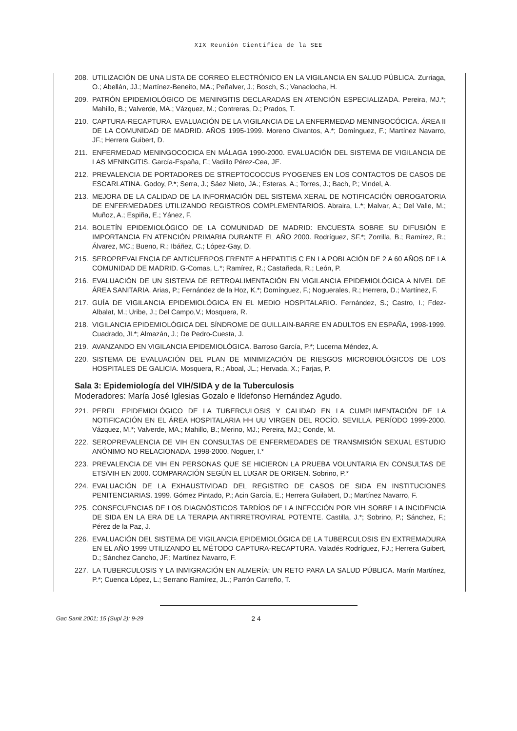XIX Reunión Científica de la SEE
208. UTILIZACIÓN DE UNA LISTA DE CORREO ELECTRÓNICO EN LA VIGILANCIA EN SALUD PÚBLICA. Zurriaga, O.; Abellán, JJ.; Martínez-Beneito, MA.; Peñalver, J.; Bosch, S.; Vanaclocha, H.
209. PATRÓN EPIDEMIOLÓGICO DE MENINGITIS DECLARADAS EN ATENCIÓN ESPECIALIZADA. Pereira, MJ.*; Mahillo, B.; Valverde, MA.; Vázquez, M.; Contreras, D.; Prados, T.
210. CAPTURA-RECAPTURA. EVALUACIÓN DE LA VIGILANCIA DE LA ENFERMEDAD MENINGOCÓCICA. ÁREA II DE LA COMUNIDAD DE MADRID. AÑOS 1995-1999. Moreno Civantos, A.*; Domínguez, F.; Martínez Navarro, JF.; Herrera Guibert, D.
211. ENFERMEDAD MENINGOCOCICA EN MÁLAGA 1990-2000. EVALUACIÓN DEL SISTEMA DE VIGILANCIA DE LAS MENINGITIS. García-España, F.; Vadillo Pérez-Cea, JE.
212. PREVALENCIA DE PORTADORES DE STREPTOCOCCUS PYOGENES EN LOS CONTACTOS DE CASOS DE ESCARLATINA. Godoy, P.*; Serra, J.; Sáez Nieto, JA.; Esteras, A.; Torres, J.; Bach, P.; Vindel, A.
213. MEJORA DE LA CALIDAD DE LA INFORMACIÓN DEL SISTEMA XERAL DE NOTIFICACIÓN OBROGATORIA DE ENFERMEDADES UTILIZANDO REGISTROS COMPLEMENTARIOS. Abraira, L.*; Malvar, A.; Del Valle, M.; Muñoz, A.; Espiña, E.; Yánez, F.
214. BOLETÍN EPIDEMIOLÓGICO DE LA COMUNIDAD DE MADRID: ENCUESTA SOBRE SU DIFUSIÓN E IMPORTANCIA EN ATENCIÓN PRIMARIA DURANTE EL AÑO 2000. Rodríguez, SF.*; Zorrilla, B.; Ramírez, R.; Álvarez, MC.; Bueno, R.; Ibáñez, C.; López-Gay, D.
215. SEROPREVALENCIA DE ANTICUERPOS FRENTE A HEPATITIS C EN LA POBLACIÓN DE 2 A 60 AÑOS DE LA COMUNIDAD DE MADRID. G-Comas, L.*; Ramírez, R.; Castañeda, R.; León, P.
216. EVALUACIÓN DE UN SISTEMA DE RETROALIMENTACIÓN EN VIGILANCIA EPIDEMIOLÓGICA A NIVEL DE ÁREA SANITARIA. Arias, P.; Fernández de la Hoz, K.*; Domínguez, F.; Noguerales, R.; Herrera, D.; Martínez, F.
217. GUÍA DE VIGILANCIA EPIDEMIOLÓGICA EN EL MEDIO HOSPITALARIO. Fernández, S.; Castro, I.; Fdez-Albalat, M.; Uribe, J.; Del Campo,V.; Mosquera, R.
218. VIGILANCIA EPIDEMIOLÓGICA DEL SÍNDROME DE GUILLAIN-BARRE EN ADULTOS EN ESPAÑA, 1998-1999. Cuadrado, JI.*; Almazán, J.; De Pedro-Cuesta, J.
219. AVANZANDO EN VIGILANCIA EPIDEMIOLÓGICA. Barroso García, P.*; Lucerna Méndez, A.
220. SISTEMA DE EVALUACIÓN DEL PLAN DE MINIMIZACIÓN DE RIESGOS MICROBIOLÓGICOS DE LOS HOSPITALES DE GALICIA. Mosquera, R.; Aboal, JL.; Hervada, X.; Farjas, P.
Sala 3: Epidemiología del VIH/SIDA y de la Tuberculosis
Moderadores: María José Iglesias Gozalo e Ildefonso Hernández Agudo.
221. PERFIL EPIDEMIOLÓGICO DE LA TUBERCULOSIS Y CALIDAD EN LA CUMPLIMENTACIÓN DE LA NOTIFICACIÓN EN EL ÁREA HOSPITALARIA HH UU VIRGEN DEL ROCÍO. SEVILLA. PERÍODO 1999-2000. Vázquez, M.*; Valverde, MA.; Mahillo, B.; Merino, MJ.; Pereira, MJ.; Conde, M.
222. SEROPREVALENCIA DE VIH EN CONSULTAS DE ENFERMEDADES DE TRANSMISIÓN SEXUAL ESTUDIO ANÓNIMO NO RELACIONADA. 1998-2000. Noguer, I.*
223. PREVALENCIA DE VIH EN PERSONAS QUE SE HICIERON LA PRUEBA VOLUNTARIA EN CONSULTAS DE ETS/VIH EN 2000. COMPARACIÓN SEGÚN EL LUGAR DE ORIGEN. Sobrino, P.*
224. EVALUACIÓN DE LA EXHAUSTIVIDAD DEL REGISTRO DE CASOS DE SIDA EN INSTITUCIONES PENITENCIARIAS. 1999. Gómez Pintado, P.; Acin García, E.; Herrera Guilabert, D.; Martínez Navarro, F.
225. CONSECUENCIAS DE LOS DIAGNÓSTICOS TARDÍOS DE LA INFECCIÓN POR VIH SOBRE LA INCIDENCIA DE SIDA EN LA ERA DE LA TERAPIA ANTIRRETROVIRAL POTENTE. Castilla, J.*; Sobrino, P.; Sánchez, F.; Pérez de la Paz, J.
226. EVALUACIÓN DEL SISTEMA DE VIGILANCIA EPIDEMIOLÓGICA DE LA TUBERCULOSIS EN EXTREMADURA EN EL AÑO 1999 UTILIZANDO EL MÉTODO CAPTURA-RECAPTURA. Valadés Rodríguez, FJ.; Herrera Guibert, D.; Sánchez Cancho, JF.; Martínez Navarro, F.
227. LA TUBERCULOSIS Y LA INMIGRACIÓN EN ALMERÍA: UN RETO PARA LA SALUD PÚBLICA. Marín Martínez, P.*; Cuenca López, L.; Serrano Ramírez, JL.; Parrón Carreño, T.
Gac Sanit 2001; 15 (Supl 2): 9-29 24